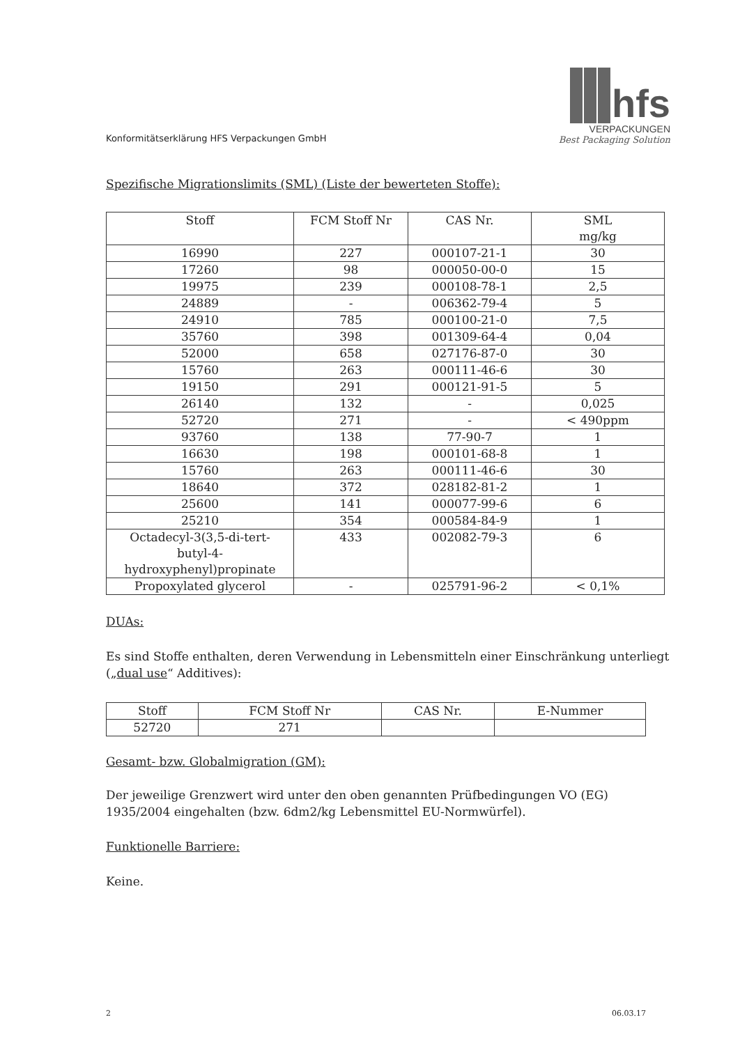Konformitätserklärung HFS Verpackungen GmbH
hfs
VERPACKUNGEN
Best Packaging Solution
Spezifische Migrationslimits (SML) (Liste der bewerteten Stoffe):
| Stoff | FCM Stoff Nr | CAS Nr. | SML mg/kg |
| --- | --- | --- | --- |
| 16990 | 227 | 000107-21-1 | 30 |
| 17260 | 98 | 000050-00-0 | 15 |
| 19975 | 239 | 000108-78-1 | 2,5 |
| 24889 | - | 006362-79-4 | 5 |
| 24910 | 785 | 000100-21-0 | 7,5 |
| 35760 | 398 | 001309-64-4 | 0,04 |
| 52000 | 658 | 027176-87-0 | 30 |
| 15760 | 263 | 000111-46-6 | 30 |
| 19150 | 291 | 000121-91-5 | 5 |
| 26140 | 132 | - | 0,025 |
| 52720 | 271 | - | < 490ppm |
| 93760 | 138 | 77-90-7 | 1 |
| 16630 | 198 | 000101-68-8 | 1 |
| 15760 | 263 | 000111-46-6 | 30 |
| 18640 | 372 | 028182-81-2 | 1 |
| 25600 | 141 | 000077-99-6 | 6 |
| 25210 | 354 | 000584-84-9 | 1 |
| Octadecyl-3(3,5-di-tert- butyl-4- hydroxyphenyl)propinate | 433 | 002082-79-3 | 6 |
| Propoxylated glycerol | - | 025791-96-2 | < 0,1% |
DUAs:
Es sind Stoffe enthalten, deren Verwendung in Lebensmitteln einer Einschränkung unterliegt („dual use“ Additives):
| Stoff | FCM Stoff Nr | CAS Nr. | E-Nummer |
| --- | --- | --- | --- |
| 52720 | 271 | | |
Gesamt- bzw. Globalmigration (GM):
Der jeweilige Grenzwert wird unter den oben genannten Prüfbedingungen VO (EG) 1935/2004 eingehalten (bzw. 6dm2/kg Lebensmittel EU-Normwürfel).
Funktionelle Barriere:
Keine.
2 06.03.17